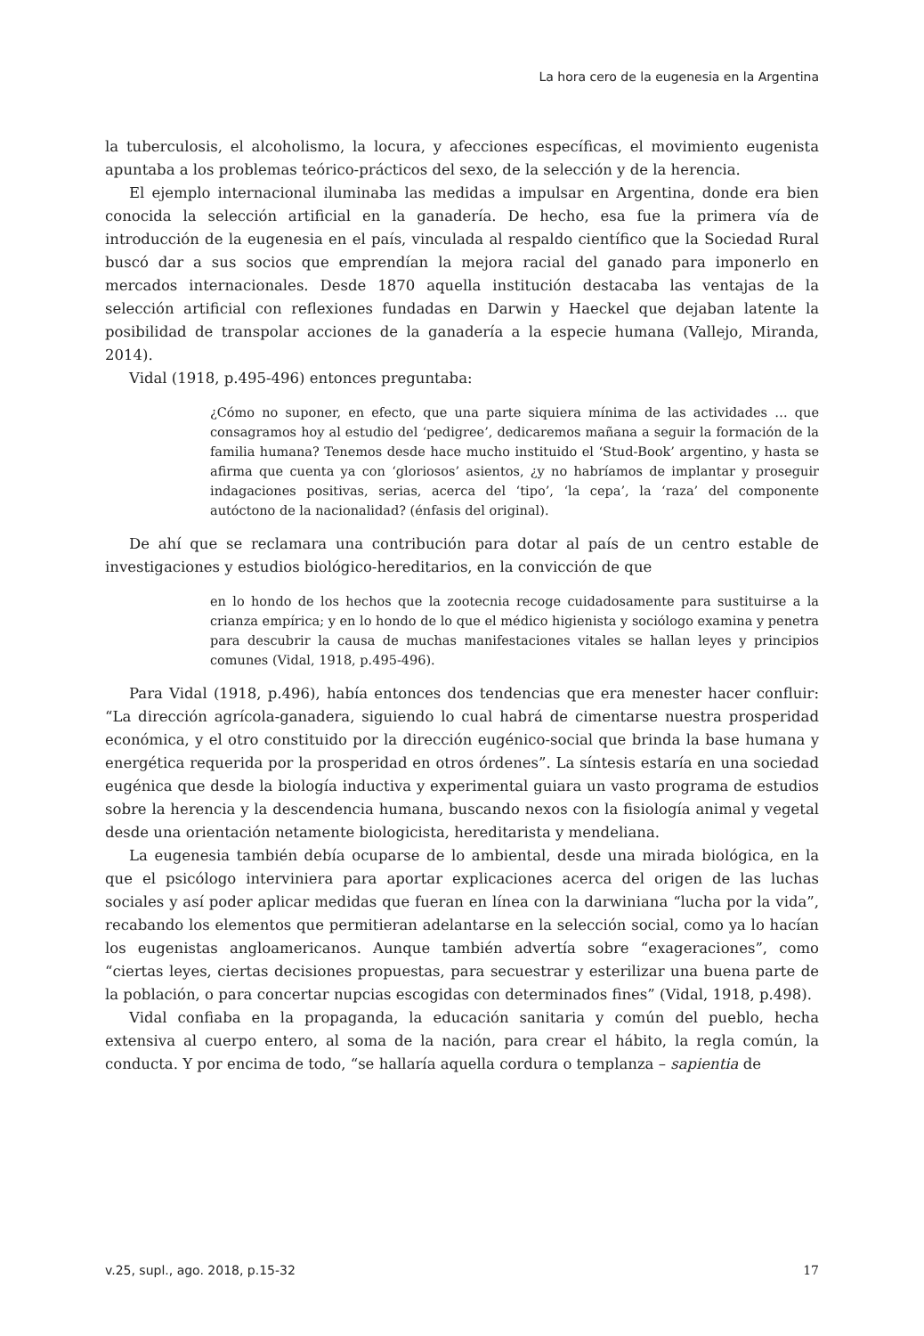La hora cero de la eugenesia en la Argentina
la tuberculosis, el alcoholismo, la locura, y afecciones específicas, el movimiento eugenista apuntaba a los problemas teórico-prácticos del sexo, de la selección y de la herencia.
El ejemplo internacional iluminaba las medidas a impulsar en Argentina, donde era bien conocida la selección artificial en la ganadería. De hecho, esa fue la primera vía de introducción de la eugenesia en el país, vinculada al respaldo científico que la Sociedad Rural buscó dar a sus socios que emprendían la mejora racial del ganado para imponerlo en mercados internacionales. Desde 1870 aquella institución destacaba las ventajas de la selección artificial con reflexiones fundadas en Darwin y Haeckel que dejaban latente la posibilidad de transpolar acciones de la ganadería a la especie humana (Vallejo, Miranda, 2014).
Vidal (1918, p.495-496) entonces preguntaba:
¿Cómo no suponer, en efecto, que una parte siquiera mínima de las actividades … que consagramos hoy al estudio del ‘pedigree’, dedicaremos mañana a seguir la formación de la familia humana? Tenemos desde hace mucho instituido el ‘Stud-Book’ argentino, y hasta se afirma que cuenta ya con ‘gloriosos’ asientos, ¿y no habríamos de implantar y proseguir indagaciones positivas, serias, acerca del ‘tipo’, ‘la cepa’, la ‘raza’ del componente autóctono de la nacionalidad? (énfasis del original).
De ahí que se reclamara una contribución para dotar al país de un centro estable de investigaciones y estudios biológico-hereditarios, en la convicción de que
en lo hondo de los hechos que la zootecnia recoge cuidadosamente para sustituirse a la crianza empírica; y en lo hondo de lo que el médico higienista y sociólogo examina y penetra para descubrir la causa de muchas manifestaciones vitales se hallan leyes y principios comunes (Vidal, 1918, p.495-496).
Para Vidal (1918, p.496), había entonces dos tendencias que era menester hacer confluir: “La dirección agrícola-ganadera, siguiendo lo cual habrá de cimentarse nuestra prosperidad económica, y el otro constituido por la dirección eugénico-social que brinda la base humana y energética requerida por la prosperidad en otros órdenes”. La síntesis estaría en una sociedad eugénica que desde la biología inductiva y experimental guiara un vasto programa de estudios sobre la herencia y la descendencia humana, buscando nexos con la fisiología animal y vegetal desde una orientación netamente biologicista, hereditarista y mendeliana.
La eugenesia también debía ocuparse de lo ambiental, desde una mirada biológica, en la que el psicólogo interviniera para aportar explicaciones acerca del origen de las luchas sociales y así poder aplicar medidas que fueran en línea con la darwiniana “lucha por la vida”, recabando los elementos que permitieran adelantarse en la selección social, como ya lo hacían los eugenistas angloamericanos. Aunque también advertía sobre “exageraciones”, como “ciertas leyes, ciertas decisiones propuestas, para secuestrar y esterilizar una buena parte de la población, o para concertar nupcias escogidas con determinados fines” (Vidal, 1918, p.498).
Vidal confiaba en la propaganda, la educación sanitaria y común del pueblo, hecha extensiva al cuerpo entero, al soma de la nación, para crear el hábito, la regla común, la conducta. Y por encima de todo, “se hallaría aquella cordura o templanza – sapientia de
v.25, supl., ago. 2018, p.15-32 17